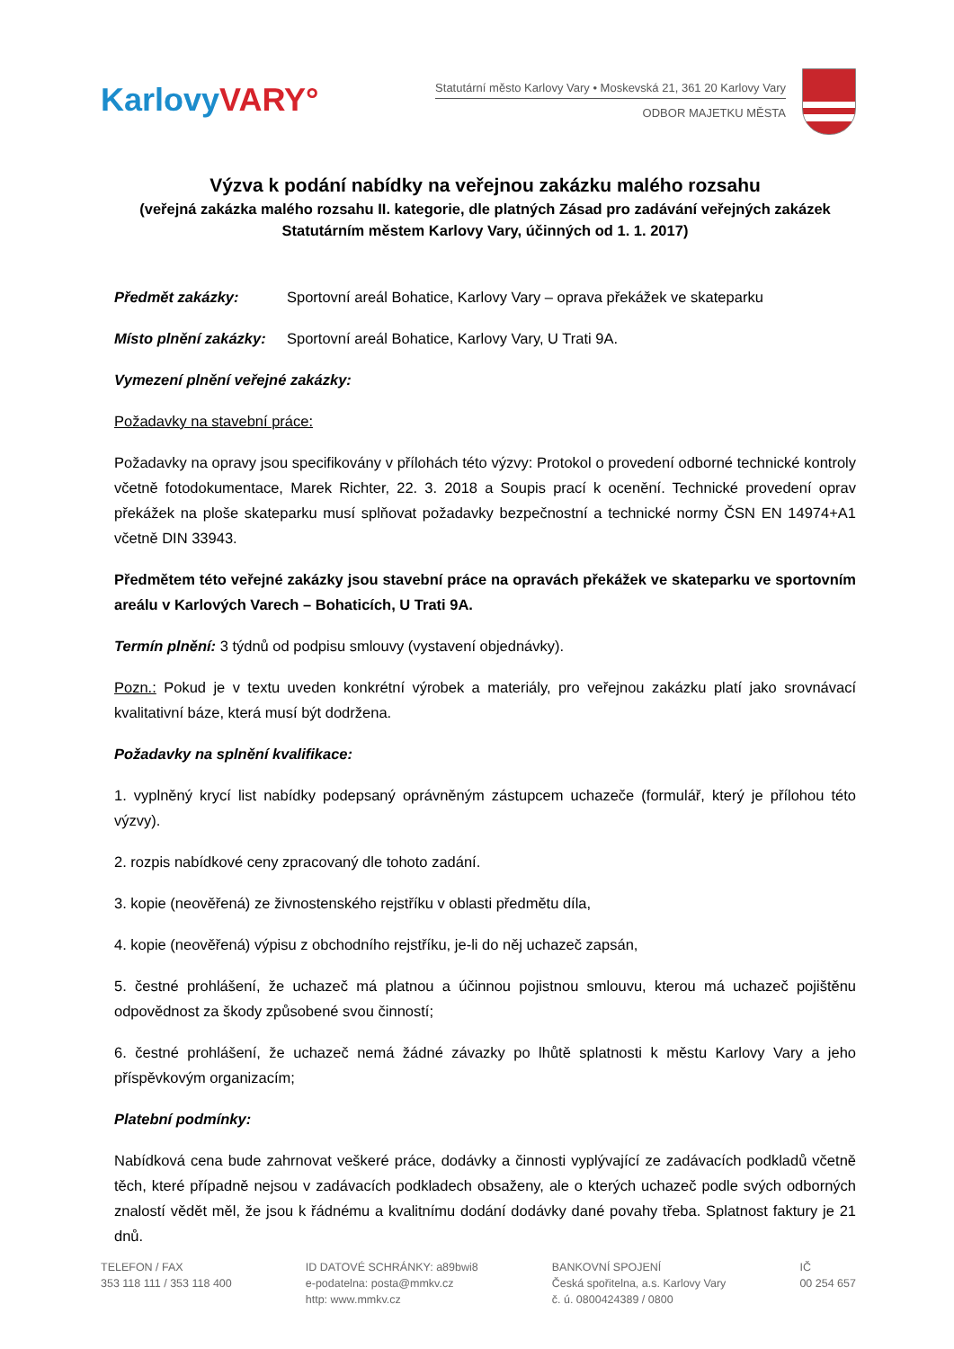Karlovy VARY°
Statutární město Karlovy Vary • Moskevská 21, 361 20 Karlovy Vary
ODBOR MAJETKU MĚSTA
Výzva k podání nabídky na veřejnou zakázku malého rozsahu
(veřejná zakázka malého rozsahu II. kategorie, dle platných Zásad pro zadávání veřejných zakázek Statutárním městem Karlovy Vary, účinných od 1. 1. 2017)
Předmět zakázky: Sportovní areál Bohatice, Karlovy Vary – oprava překážek ve skateparku
Místo plnění zakázky: Sportovní areál Bohatice, Karlovy Vary, U Trati 9A.
Vymezení plnění veřejné zakázky:
Požadavky na stavební práce:
Požadavky na opravy jsou specifikovány v přílohách této výzvy: Protokol o provedení odborné technické kontroly včetně fotodokumentace, Marek Richter, 22. 3. 2018 a Soupis prací k ocenění. Technické provedení oprav překážek na ploše skateparku musí splňovat požadavky bezpečnostní a technické normy ČSN EN 14974+A1 včetně DIN 33943.
Předmětem této veřejné zakázky jsou stavební práce na opravách překážek ve skateparku ve sportovním areálu v Karlových Varech – Bohaticích, U Trati 9A.
Termín plnění: 3 týdnů od podpisu smlouvy (vystavení objednávky).
Pozn.: Pokud je v textu uveden konkrétní výrobek a materiály, pro veřejnou zakázku platí jako srovnávací kvalitativní báze, která musí být dodržena.
Požadavky na splnění kvalifikace:
1. vyplněný krycí list nabídky podepsaný oprávněným zástupcem uchazeče (formulář, který je přílohou této výzvy).
2. rozpis nabídkové ceny zpracovaný dle tohoto zadání.
3. kopie (neověřená) ze živnostenského rejstříku v oblasti předmětu díla,
4. kopie (neověřená) výpisu z obchodního rejstříku, je-li do něj uchazeč zapsán,
5. čestné prohlášení, že uchazeč má platnou a účinnou pojistnou smlouvu, kterou má uchazeč pojištěnu odpovědnost za škody způsobené svou činností;
6. čestné prohlášení, že uchazeč nemá žádné závazky po lhůtě splatnosti k městu Karlovy Vary a jeho příspěvkovým organizacím;
Platební podmínky:
Nabídková cena bude zahrnovat veškeré práce, dodávky a činnosti vyplývající ze zadávacích podkladů včetně těch, které případně nejsou v zadávacích podkladech obsaženy, ale o kterých uchazeč podle svých odborných znalostí vědět měl, že jsou k řádnému a kvalitnímu dodání dodávky dané povahy třeba. Splatnost faktury je 21 dnů.
TELEFON / FAX
353 118 111 / 353 118 400
ID DATOVÉ SCHRÁNKY: a89bwi8
e-podatelna: posta@mmkv.cz
http: www.mmkv.cz
BANKOVNÍ SPOJENÍ
Česká spořitelna, a.s. Karlovy Vary
č. ú. 0800424389 / 0800
IČ
00 254 657